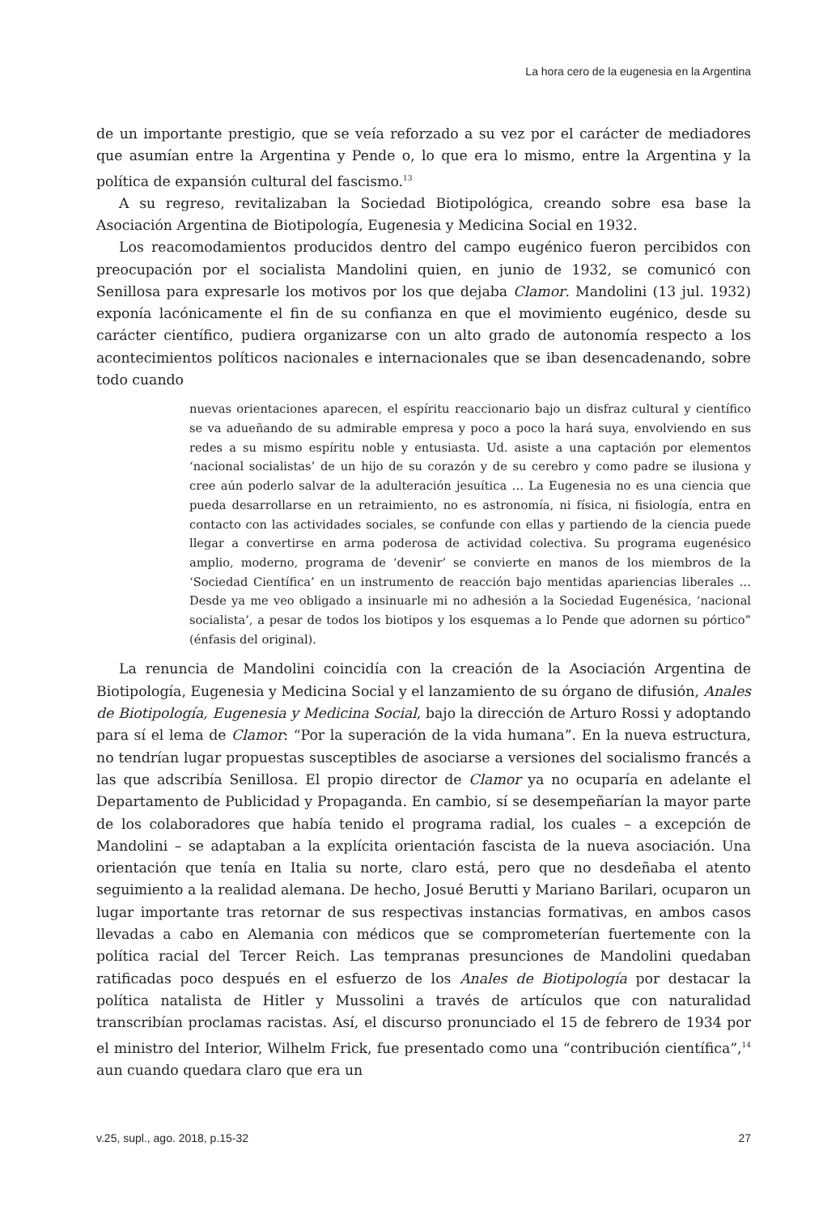La hora cero de la eugenesia en la Argentina
de un importante prestigio, que se veía reforzado a su vez por el carácter de mediadores que asumían entre la Argentina y Pende o, lo que era lo mismo, entre la Argentina y la política de expansión cultural del fascismo.<sup>13</sup>
A su regreso, revitalizaban la Sociedad Biotipológica, creando sobre esa base la Asociación Argentina de Biotipología, Eugenesia y Medicina Social en 1932.
Los reacomodamientos producidos dentro del campo eugénico fueron percibidos con preocupación por el socialista Mandolini quien, en junio de 1932, se comunicó con Senillosa para expresarle los motivos por los que dejaba Clamor. Mandolini (13 jul. 1932) exponía lacónicamente el fin de su confianza en que el movimiento eugénico, desde su carácter científico, pudiera organizarse con un alto grado de autonomía respecto a los acontecimientos políticos nacionales e internacionales que se iban desencadenando, sobre todo cuando
nuevas orientaciones aparecen, el espíritu reaccionario bajo un disfraz cultural y científico se va adueñando de su admirable empresa y poco a poco la hará suya, envolviendo en sus redes a su mismo espíritu noble y entusiasta. Ud. asiste a una captación por elementos ‘nacional socialistas’ de un hijo de su corazón y de su cerebro y como padre se ilusiona y cree aún poderlo salvar de la adulteración jesuítica … La Eugenesia no es una ciencia que pueda desarrollarse en un retraimiento, no es astronomía, ni física, ni fisiología, entra en contacto con las actividades sociales, se confunde con ellas y partiendo de la ciencia puede llegar a convertirse en arma poderosa de actividad colectiva. Su programa eugenésico amplio, moderno, programa de ‘devenir’ se convierte en manos de los miembros de la ‘Sociedad Científica’ en un instrumento de reacción bajo mentidas apariencias liberales … Desde ya me veo obligado a insinuarle mi no adhesión a la Sociedad Eugenésica, ‘nacional socialista’, a pesar de todos los biotipos y los esquemas a lo Pende que adornen su pórtico” (énfasis del original).
La renuncia de Mandolini coincidía con la creación de la Asociación Argentina de Biotipología, Eugenesia y Medicina Social y el lanzamiento de su órgano de difusión, Anales de Biotipología, Eugenesia y Medicina Social, bajo la dirección de Arturo Rossi y adoptando para sí el lema de Clamor: “Por la superación de la vida humana”. En la nueva estructura, no tendrían lugar propuestas susceptibles de asociarse a versiones del socialismo francés a las que adscribía Senillosa. El propio director de Clamor ya no ocuparía en adelante el Departamento de Publicidad y Propaganda. En cambio, sí se desempeñarían la mayor parte de los colaboradores que había tenido el programa radial, los cuales – a excepción de Mandolini – se adaptaban a la explícita orientación fascista de la nueva asociación. Una orientación que tenía en Italia su norte, claro está, pero que no desdeñaba el atento seguimiento a la realidad alemana. De hecho, Josué Berutti y Mariano Barilari, ocuparon un lugar importante tras retornar de sus respectivas instancias formativas, en ambos casos llevadas a cabo en Alemania con médicos que se comprometerían fuertemente con la política racial del Tercer Reich. Las tempranas presunciones de Mandolini quedaban ratificadas poco después en el esfuerzo de los Anales de Biotipología por destacar la política natalista de Hitler y Mussolini a través de artículos que con naturalidad transcribían proclamas racistas. Así, el discurso pronunciado el 15 de febrero de 1934 por el ministro del Interior, Wilhelm Frick, fue presentado como una “contribución científica”,<sup>14</sup> aun cuando quedara claro que era un
v.25, supl., ago. 2018, p.15-32 27